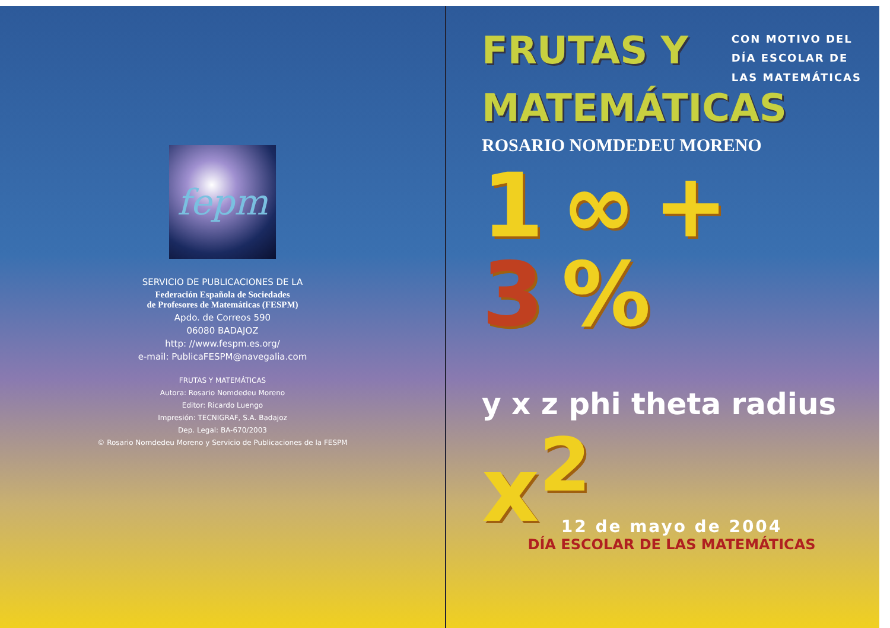fepm
SERVICIO DE PUBLICACIONES DE LA
Federación Española de Sociedades
de Profesores de Matemáticas (FESPM)
Apdo. de Correos 590
06080 BADAJOZ
http: //www.fespm.es.org/
e-mail: PublicaFESPM@navegalia.com
FRUTAS Y MATEMÁTICAS
Autora: Rosario Nomdedeu Moreno
Editor: Ricardo Luengo
Impresión: TECNIGRAF, S.A. Badajoz
Dep. Legal: BA-670/2003
© Rosario Nomdedeu Moreno y Servicio de Publicaciones de la FESPM
FRUTAS Y
CON MOTIVO DEL
DÍA ESCOLAR DE
LAS MATEMÁTICAS
MATEMÁTICAS
ROSARIO NOMDEDEU MORENO
1 ∞ +
3%
y x z phi theta radius x<sup>2</sup>
12 de mayo de 2004
DÍA ESCOLAR DE LAS MATEMÁTICAS